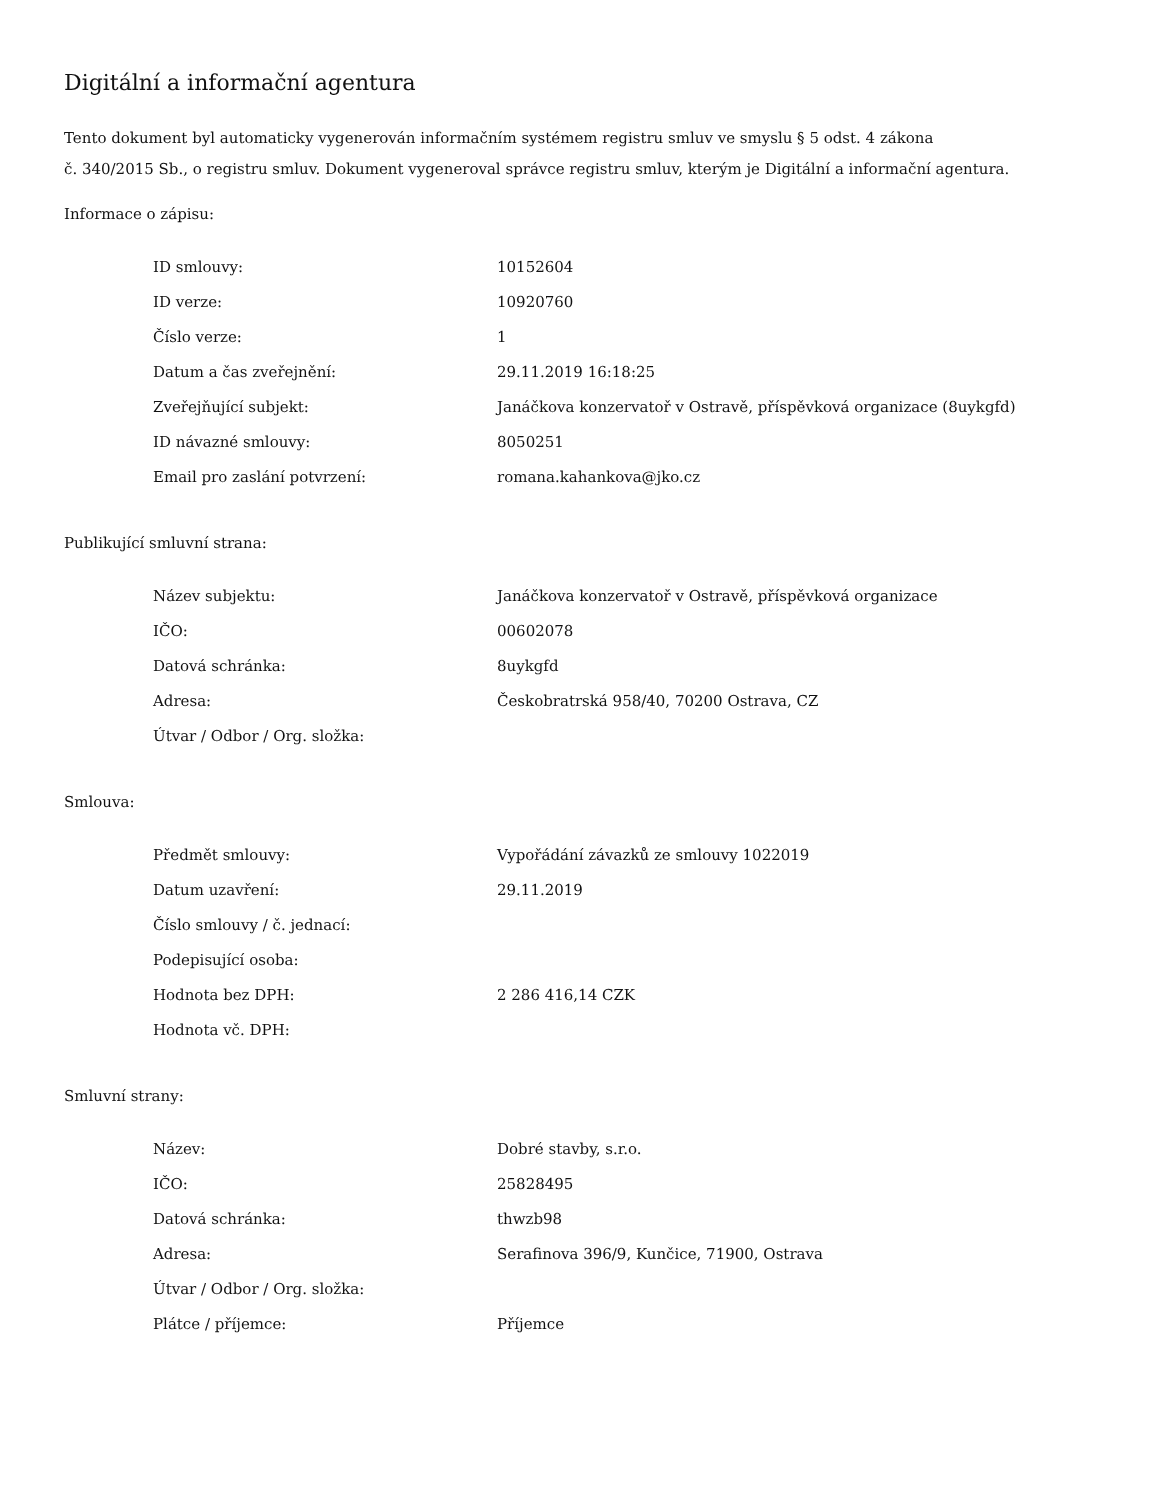Digitální a informační agentura
Tento dokument byl automaticky vygenerován informačním systémem registru smluv ve smyslu § 5 odst. 4 zákona
č. 340/2015 Sb., o registru smluv. Dokument vygeneroval správce registru smluv, kterým je Digitální a informační agentura.
Informace o zápisu:
| ID smlouvy: | 10152604 |
| ID verze: | 10920760 |
| Číslo verze: | 1 |
| Datum a čas zveřejnění: | 29.11.2019 16:18:25 |
| Zveřejňující subjekt: | Janáčkova konzervatoř v Ostravě, příspěvková organizace (8uykgfd) |
| ID návazné smlouvy: | 8050251 |
| Email pro zaslání potvrzení: | romana.kahankova@jko.cz |
Publikující smluvní strana:
| Název subjektu: | Janáčkova konzervatoř v Ostravě, příspěvková organizace |
| IČO: | 00602078 |
| Datová schránka: | 8uykgfd |
| Adresa: | Českobratrská 958/40, 70200 Ostrava, CZ |
| Útvar / Odbor / Org. složka: | |
Smlouva:
| Předmět smlouvy: | Vypořádání závazků ze smlouvy 1022019 |
| Datum uzavření: | 29.11.2019 |
| Číslo smlouvy / č. jednací: | |
| Podepisující osoba: | |
| Hodnota bez DPH: | 2 286 416,14 CZK |
| Hodnota vč. DPH: | |
Smluvní strany:
| Název: | Dobré stavby, s.r.o. |
| IČO: | 25828495 |
| Datová schránka: | thwzb98 |
| Adresa: | Serafinova 396/9, Kunčice, 71900, Ostrava |
| Útvar / Odbor / Org. složka: | |
| Plátce / příjemce: | Příjemce |